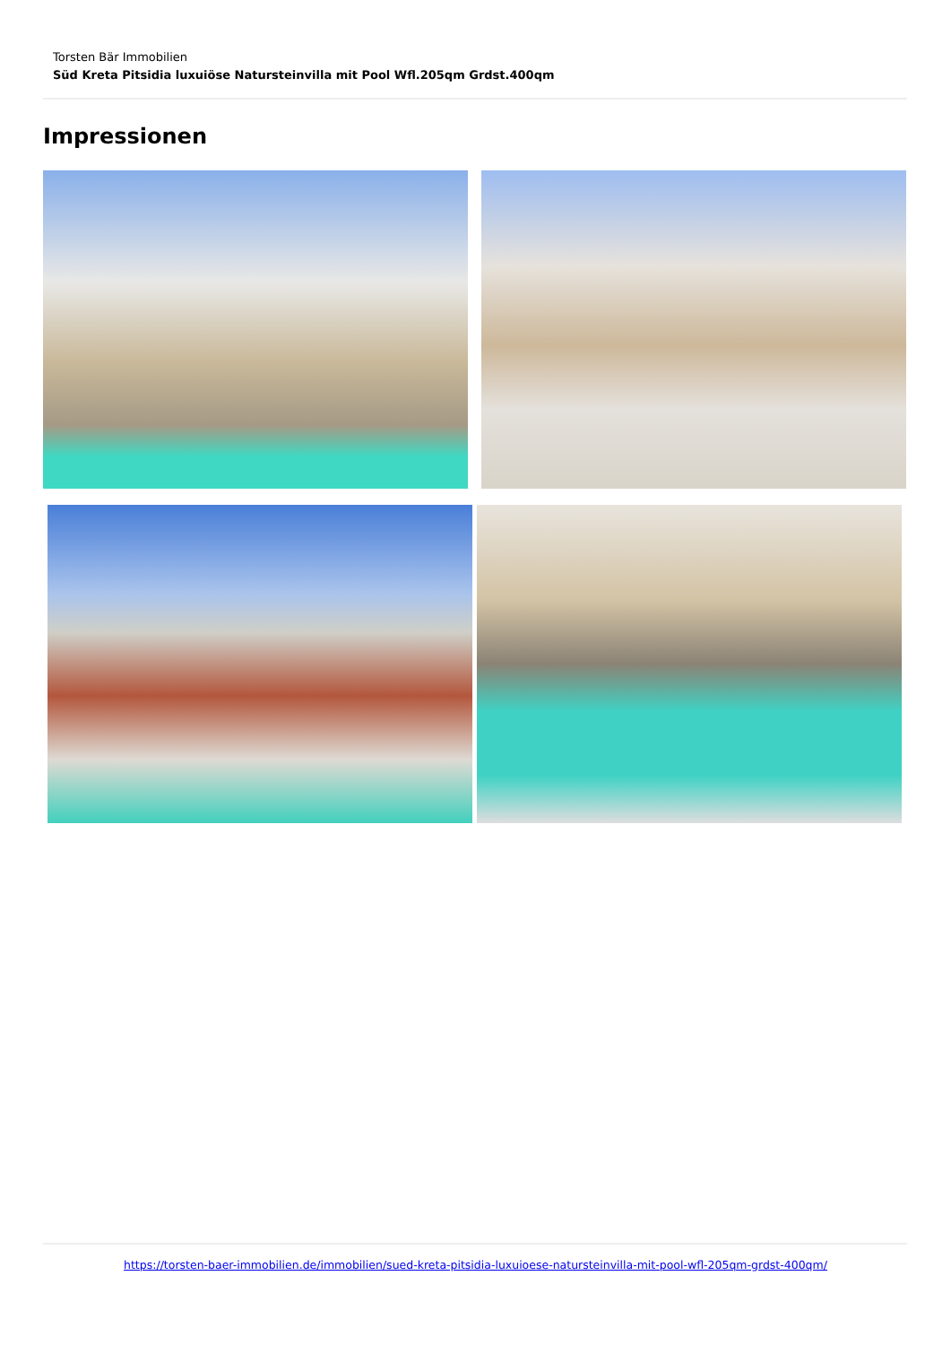Torsten Bär Immobilien
Süd Kreta Pitsidia luxuiöse Natursteinvilla mit Pool Wfl.205qm Grdst.400qm
Impressionen
https://torsten-baer-immobilien.de/immobilien/sued-kreta-pitsidia-luxuioese-natursteinvilla-mit-pool-wfl-205qm-grdst-400qm/